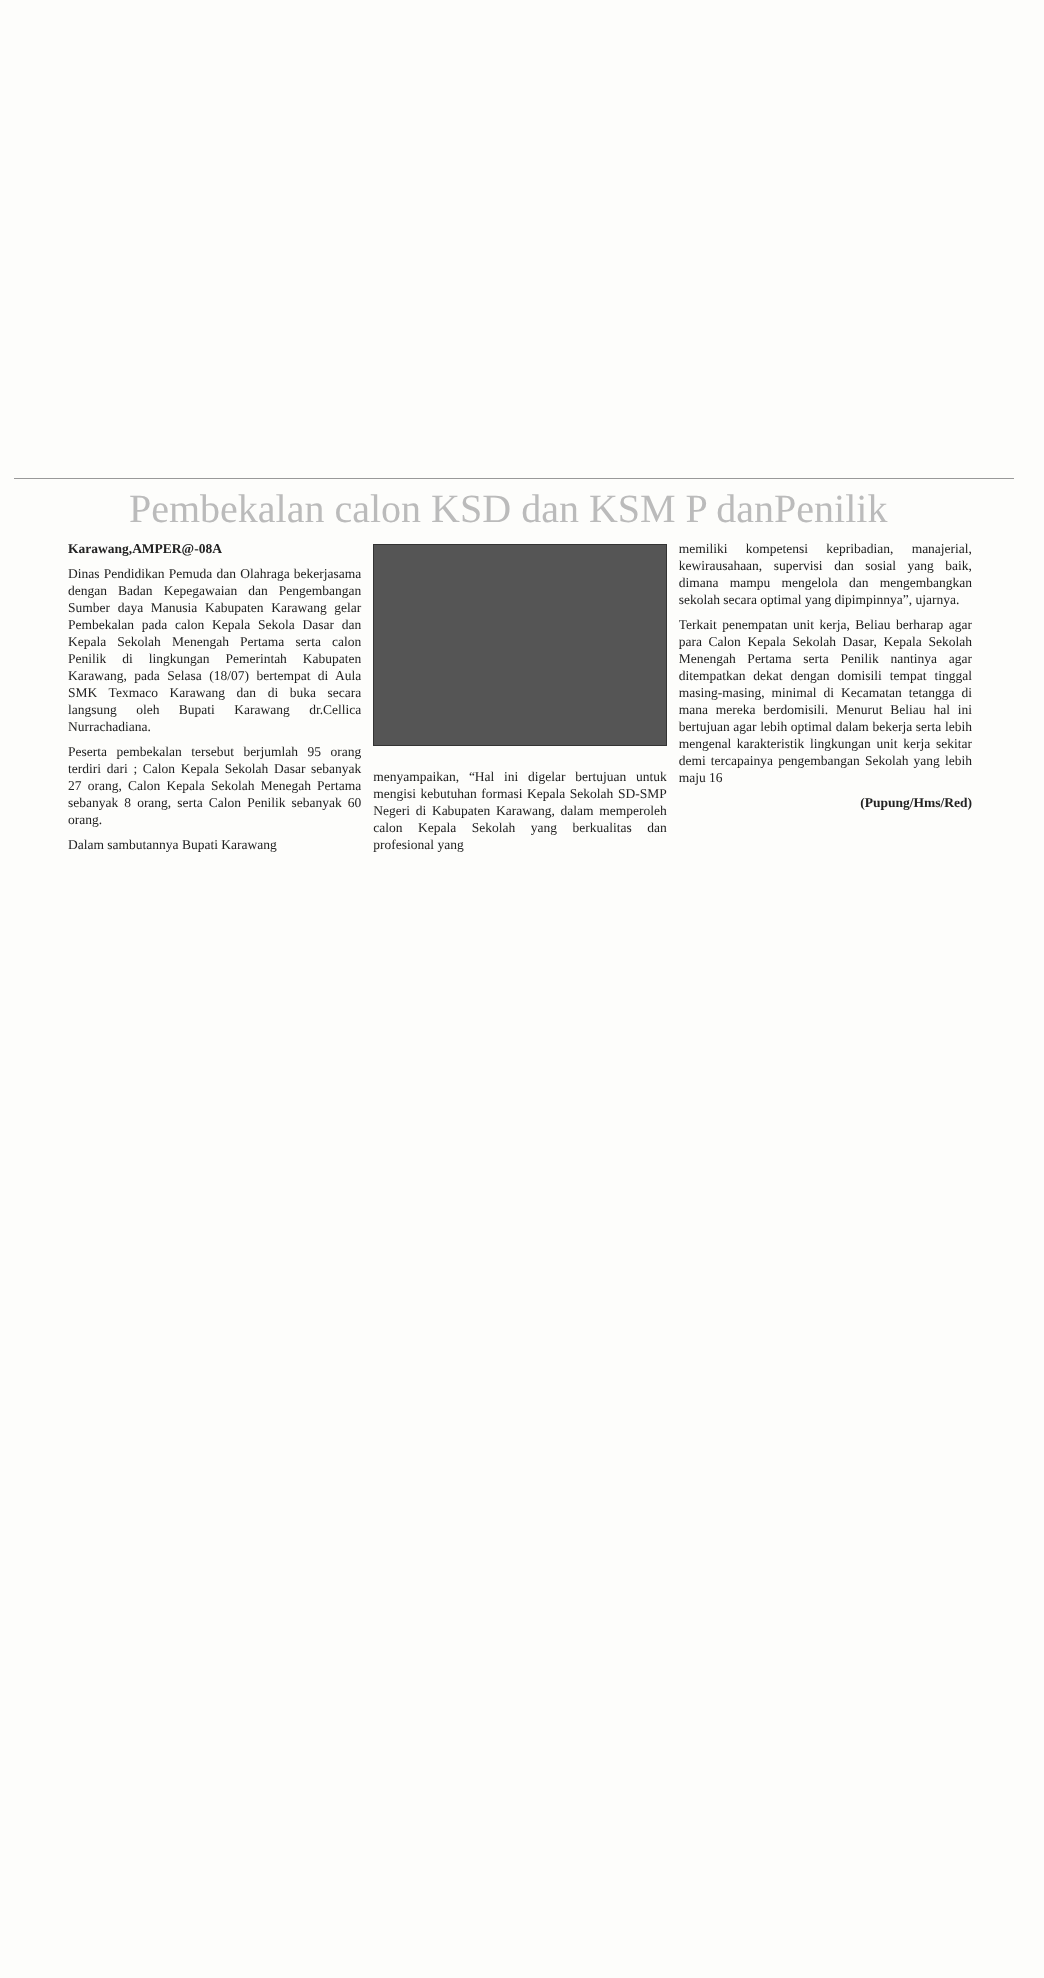Pembekalan calon KSD dan KSM P danPenilik
Karawang,AMPER@-08A
Dinas Pendidikan Pemuda dan Olahraga bekerjasama dengan Badan Kepegawaian dan Pengembangan Sumber daya Manusia Kabupaten Karawang gelar Pembekalan pada calon Kepala Sekola Dasar dan Kepala Sekolah Menengah Pertama serta calon Penilik di lingkungan Pemerintah Kabupaten Karawang, pada Selasa (18/07) bertempat di Aula SMK Texmaco Karawang dan di buka secara langsung oleh Bupati Karawang dr.Cellica Nurrachadiana.
Peserta pembekalan tersebut berjumlah 95 orang terdiri dari ; Calon Kepala Sekolah Dasar sebanyak 27 orang, Calon Kepala Sekolah Menegah Pertama sebanyak 8 orang, serta Calon Penilik sebanyak 60 orang.
Dalam sambutannya Bupati Karawang
menyampaikan, “Hal ini digelar bertujuan untuk mengisi kebutuhan formasi Kepala Sekolah SD-SMP Negeri di Kabupaten Karawang, dalam memperoleh calon Kepala Sekolah yang berkualitas dan profesional yang
memiliki kompetensi kepribadian, manajerial, kewirausahaan, supervisi dan sosial yang baik, dimana mampu mengelola dan mengembangkan sekolah secara optimal yang dipimpinnya”, ujarnya.
Terkait penempatan unit kerja, Beliau berharap agar para Calon Kepala Sekolah Dasar, Kepala Sekolah Menengah Pertama serta Penilik nantinya agar ditempatkan dekat dengan domisili tempat tinggal masing-masing, minimal di Kecamatan tetangga di mana mereka berdomisili. Menurut Beliau hal ini bertujuan agar lebih optimal dalam bekerja serta lebih mengenal karakteristik lingkungan unit kerja sekitar demi tercapainya pengembangan Sekolah yang lebih maju 16
(Pupung/Hms/Red)